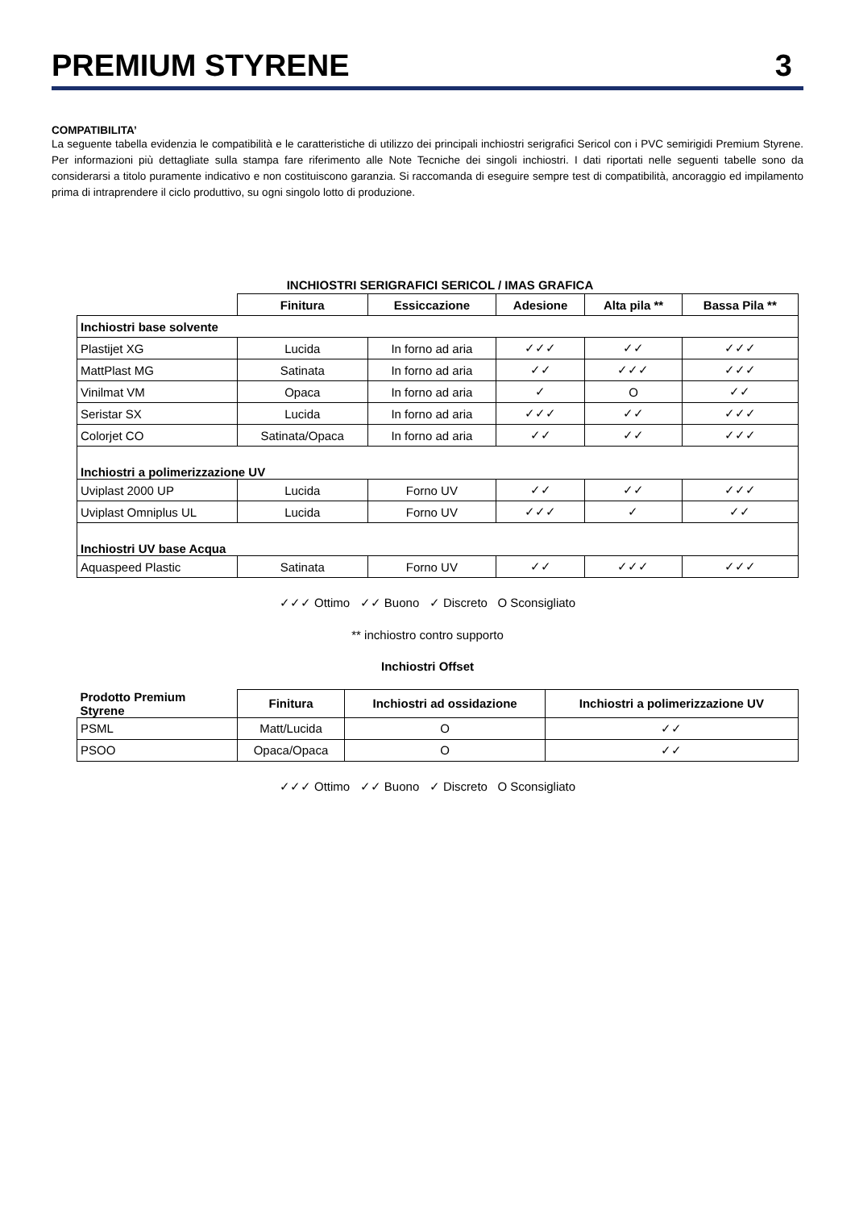PREMIUM STYRENE 3
COMPATIBILITA’
La seguente tabella evidenzia le compatibilità e le caratteristiche di utilizzo dei principali inchiostri serigrafici Sericol con i PVC semirigidi Premium Styrene. Per informazioni più dettagliate sulla stampa fare riferimento alle Note Tecniche dei singoli inchiostri. I dati riportati nelle seguenti tabelle sono da considerarsi a titolo puramente indicativo e non costituiscono garanzia. Si raccomanda di eseguire sempre test di compatibilità, ancoraggio ed impilamento prima di intraprendere il ciclo produttivo, su ogni singolo lotto di produzione.
INCHIOSTRI SERIGRAFICI SERICOL / IMAS GRAFICA
| | Finitura | Essiccazione | Adesione | Alta pila ** | Bassa Pila ** |
| --- | --- | --- | --- | --- | --- |
| Inchiostri base solvente | | | | | |
| Plastijet XG | Lucida | In forno ad aria | ✓✓✓ | ✓✓ | ✓✓✓ |
| MattPlast MG | Satinata | In forno ad aria | ✓✓ | ✓✓✓ | ✓✓✓ |
| Vinilmat VM | Opaca | In forno ad aria | ✓ | O | ✓✓ |
| Seristar SX | Lucida | In forno ad aria | ✓✓✓ | ✓✓ | ✓✓✓ |
| Colorjet CO | Satinata/Opaca | In forno ad aria | ✓✓ | ✓✓ | ✓✓✓ |
| Inchiostri a polimerizzazione UV | | | | | |
| Uviplast 2000 UP | Lucida | Forno UV | ✓✓ | ✓✓ | ✓✓✓ |
| Uviplast Omniplus UL | Lucida | Forno UV | ✓✓✓ | ✓ | ✓✓ |
| Inchiostri UV base Acqua | | | | | |
| Aquaspeed Plastic | Satinata | Forno UV | ✓✓ | ✓✓✓ | ✓✓✓ |
✓✓✓ Ottimo ✓✓ Buono ✓ Discreto O Sconsigliato
** inchiostro contro supporto
Inchiostri Offset
| Prodotto Premium Styrene | Finitura | Inchiostri ad ossidazione | Inchiostri a polimerizzazione UV |
| --- | --- | --- | --- |
| PSML | Matt/Lucida | O | ✓✓ |
| PSOO | Opaca/Opaca | O | ✓✓ |
✓✓✓ Ottimo ✓✓ Buono ✓ Discreto O Sconsigliato